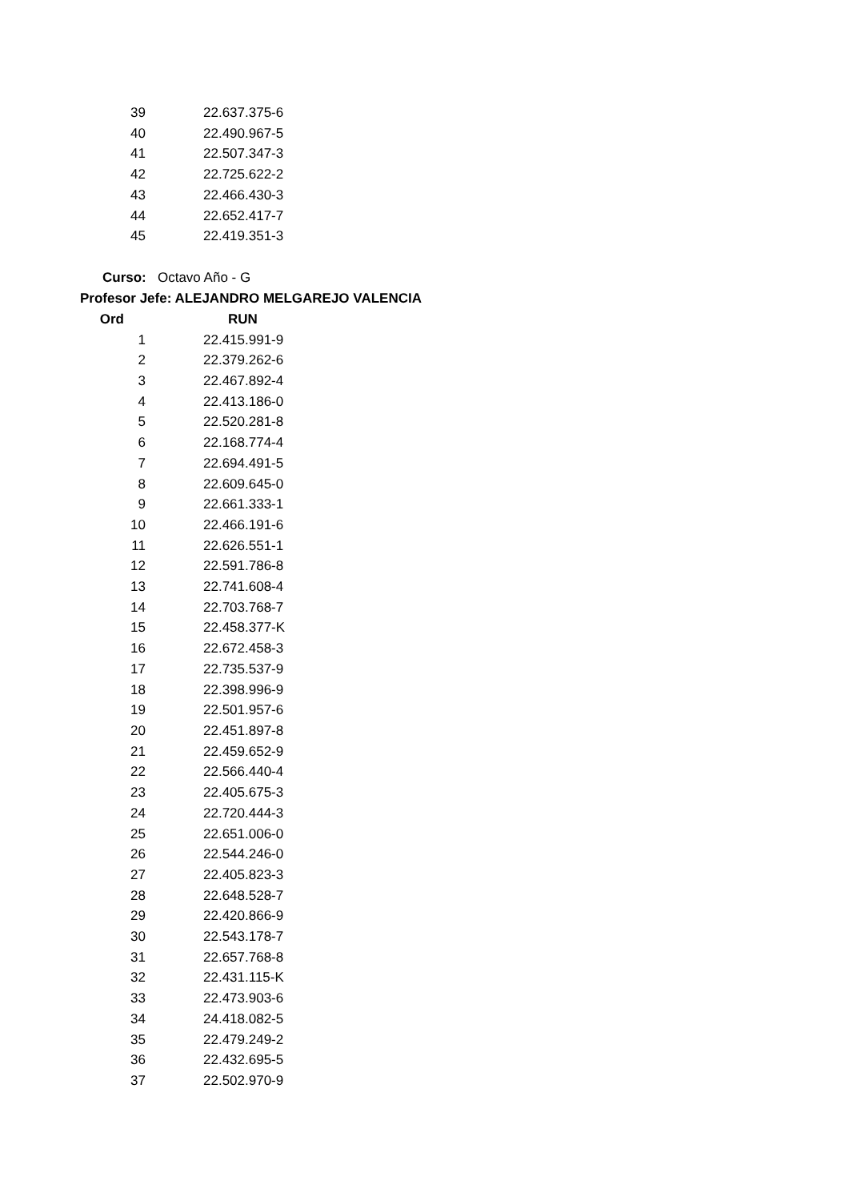| 39 | 22.637.375-6 |
| 40 | 22.490.967-5 |
| 41 | 22.507.347-3 |
| 42 | 22.725.622-2 |
| 43 | 22.466.430-3 |
| 44 | 22.652.417-7 |
| 45 | 22.419.351-3 |
Curso: Octavo Año - G
Profesor Jefe: ALEJANDRO MELGAREJO VALENCIA
| Ord | RUN |
| --- | --- |
| 1 | 22.415.991-9 |
| 2 | 22.379.262-6 |
| 3 | 22.467.892-4 |
| 4 | 22.413.186-0 |
| 5 | 22.520.281-8 |
| 6 | 22.168.774-4 |
| 7 | 22.694.491-5 |
| 8 | 22.609.645-0 |
| 9 | 22.661.333-1 |
| 10 | 22.466.191-6 |
| 11 | 22.626.551-1 |
| 12 | 22.591.786-8 |
| 13 | 22.741.608-4 |
| 14 | 22.703.768-7 |
| 15 | 22.458.377-K |
| 16 | 22.672.458-3 |
| 17 | 22.735.537-9 |
| 18 | 22.398.996-9 |
| 19 | 22.501.957-6 |
| 20 | 22.451.897-8 |
| 21 | 22.459.652-9 |
| 22 | 22.566.440-4 |
| 23 | 22.405.675-3 |
| 24 | 22.720.444-3 |
| 25 | 22.651.006-0 |
| 26 | 22.544.246-0 |
| 27 | 22.405.823-3 |
| 28 | 22.648.528-7 |
| 29 | 22.420.866-9 |
| 30 | 22.543.178-7 |
| 31 | 22.657.768-8 |
| 32 | 22.431.115-K |
| 33 | 22.473.903-6 |
| 34 | 24.418.082-5 |
| 35 | 22.479.249-2 |
| 36 | 22.432.695-5 |
| 37 | 22.502.970-9 |